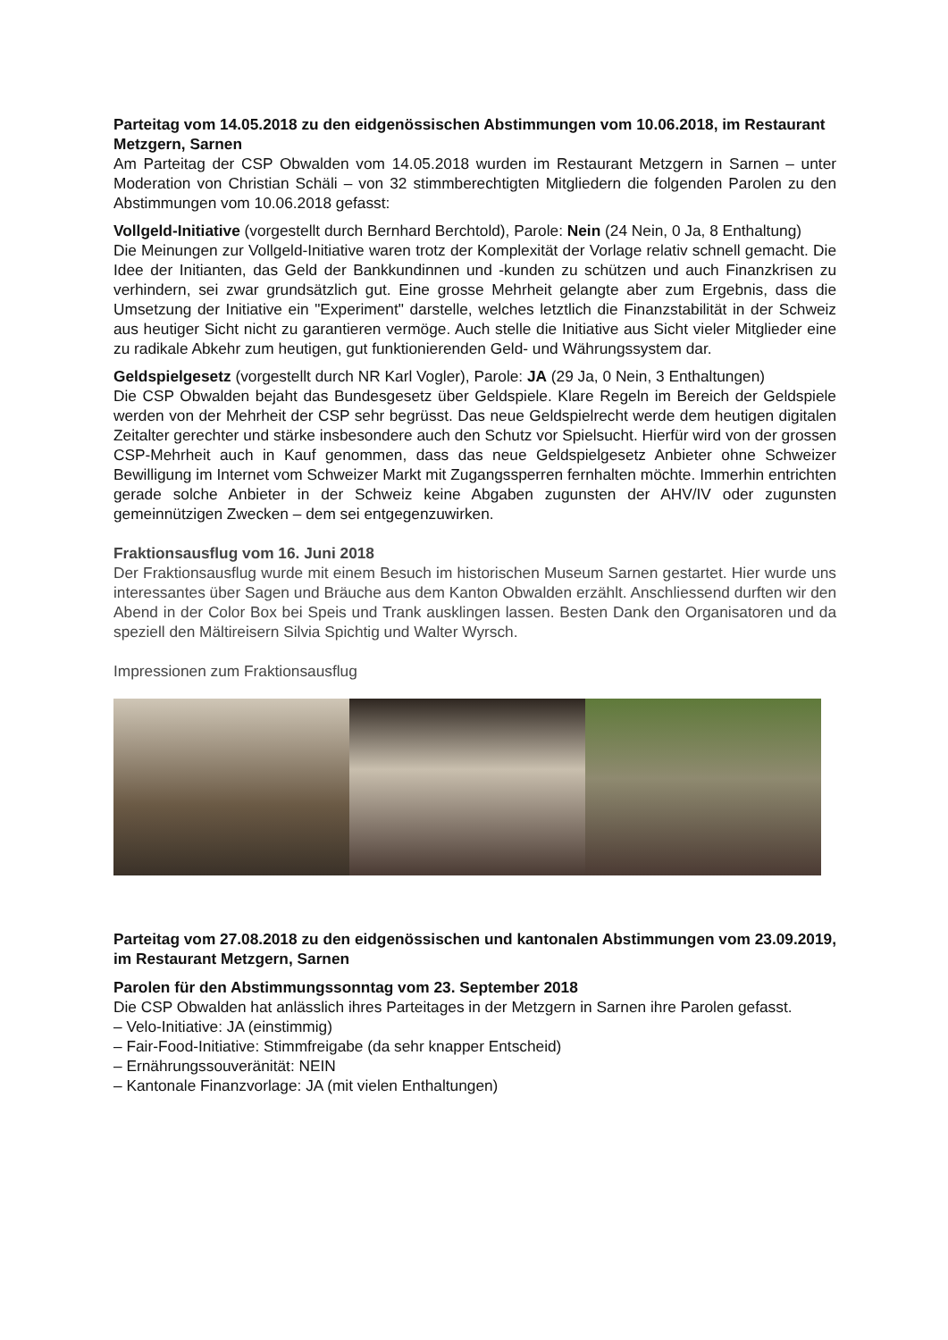Parteitag vom 14.05.2018 zu den eidgenössischen Abstimmungen vom 10.06.2018, im Restaurant Metzgern, Sarnen
Am Parteitag der CSP Obwalden vom 14.05.2018 wurden im Restaurant Metzgern in Sarnen – unter Moderation von Christian Schäli – von 32 stimmberechtigten Mitgliedern die folgenden Parolen zu den Abstimmungen vom 10.06.2018 gefasst:
Vollgeld-Initiative (vorgestellt durch Bernhard Berchtold), Parole: Nein (24 Nein, 0 Ja, 8 Enthaltung)
Die Meinungen zur Vollgeld-Initiative waren trotz der Komplexität der Vorlage relativ schnell gemacht. Die Idee der Initianten, das Geld der Bankkundinnen und -kunden zu schützen und auch Finanzkrisen zu verhindern, sei zwar grundsätzlich gut. Eine grosse Mehrheit gelangte aber zum Ergebnis, dass die Umsetzung der Initiative ein "Experiment" darstelle, welches letztlich die Finanzstabilität in der Schweiz aus heutiger Sicht nicht zu garantieren vermöge. Auch stelle die Initiative aus Sicht vieler Mitglieder eine zu radikale Abkehr zum heutigen, gut funktionierenden Geld- und Währungssystem dar.
Geldspielgesetz (vorgestellt durch NR Karl Vogler), Parole: JA (29 Ja, 0 Nein, 3 Enthaltungen)
Die CSP Obwalden bejaht das Bundesgesetz über Geldspiele. Klare Regeln im Bereich der Geldspiele werden von der Mehrheit der CSP sehr begrüsst. Das neue Geldspielrecht werde dem heutigen digitalen Zeitalter gerechter und stärke insbesondere auch den Schutz vor Spielsucht. Hierfür wird von der grossen CSP-Mehrheit auch in Kauf genommen, dass das neue Geldspielgesetz Anbieter ohne Schweizer Bewilligung im Internet vom Schweizer Markt mit Zugangssperren fernhalten möchte. Immerhin entrichten gerade solche Anbieter in der Schweiz keine Abgaben zugunsten der AHV/IV oder zugunsten gemeinnützigen Zwecken – dem sei entgegenzuwirken.
Fraktionsausflug vom 16. Juni 2018
Der Fraktionsausflug wurde mit einem Besuch im historischen Museum Sarnen gestartet. Hier wurde uns interessantes über Sagen und Bräuche aus dem Kanton Obwalden erzählt. Anschliessend durften wir den Abend in der Color Box bei Speis und Trank ausklingen lassen. Besten Dank den Organisatoren und da speziell den Mältireisern Silvia Spichtig und Walter Wyrsch.
Impressionen zum Fraktionsausflug
Parteitag vom 27.08.2018 zu den eidgenössischen und kantonalen Abstimmungen vom 23.09.2019, im Restaurant Metzgern, Sarnen
Parolen für den Abstimmungssonntag vom 23. September 2018
Die CSP Obwalden hat anlässlich ihres Parteitages in der Metzgern in Sarnen ihre Parolen gefasst.
– Velo-Initiative: JA (einstimmig)
– Fair-Food-Initiative: Stimmfreigabe (da sehr knapper Entscheid)
– Ernährungssouveränität: NEIN
– Kantonale Finanzvorlage: JA (mit vielen Enthaltungen)